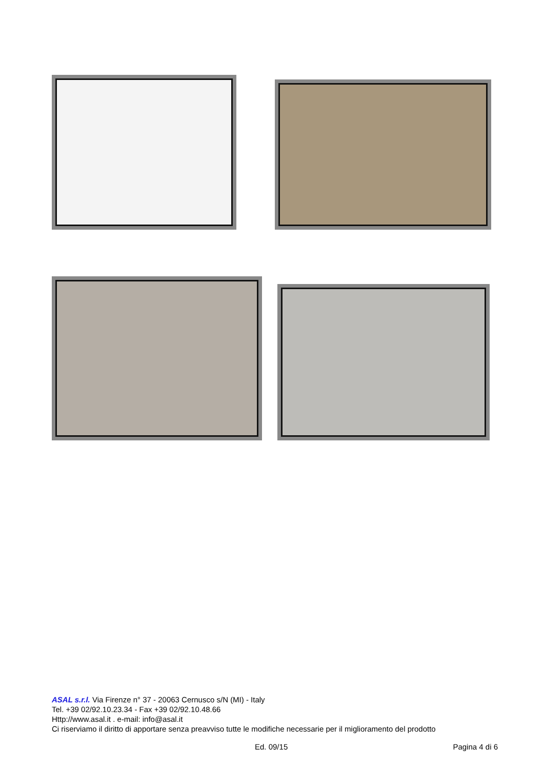ASAL s.r.l. Via Firenze n° 37 - 20063 Cernusco s/N (MI) - Italy
Tel. +39 02/92.10.23.34 - Fax +39 02/92.10.48.66
Http://www.asal.it . e-mail: info@asal.it
Ci riserviamo il diritto di apportare senza preavviso tutte le modifiche necessarie per il miglioramento del prodotto
Ed. 09/15 Pagina 4 di 6